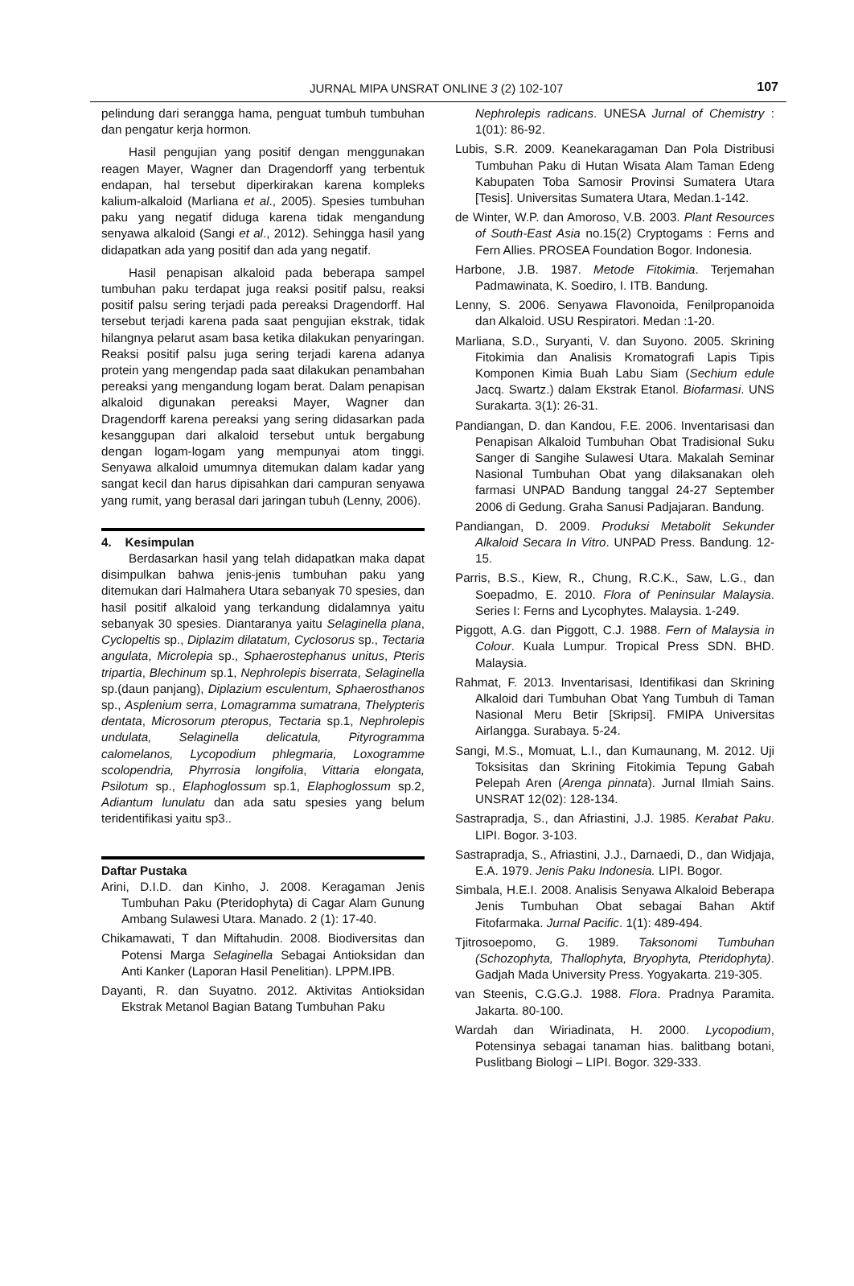JURNAL MIPA UNSRAT ONLINE 3 (2) 102-107 107
pelindung dari serangga hama, penguat tumbuh tumbuhan dan pengatur kerja hormon.
Hasil pengujian yang positif dengan menggunakan reagen Mayer, Wagner dan Dragendorff yang terbentuk endapan, hal tersebut diperkirakan karena kompleks kalium-alkaloid (Marliana et al., 2005). Spesies tumbuhan paku yang negatif diduga karena tidak mengandung senyawa alkaloid (Sangi et al., 2012). Sehingga hasil yang didapatkan ada yang positif dan ada yang negatif.
Hasil penapisan alkaloid pada beberapa sampel tumbuhan paku terdapat juga reaksi positif palsu, reaksi positif palsu sering terjadi pada pereaksi Dragendorff. Hal tersebut terjadi karena pada saat pengujian ekstrak, tidak hilangnya pelarut asam basa ketika dilakukan penyaringan. Reaksi positif palsu juga sering terjadi karena adanya protein yang mengendap pada saat dilakukan penambahan pereaksi yang mengandung logam berat. Dalam penapisan alkaloid digunakan pereaksi Mayer, Wagner dan Dragendorff karena pereaksi yang sering didasarkan pada kesanggupan dari alkaloid tersebut untuk bergabung dengan logam-logam yang mempunyai atom tinggi. Senyawa alkaloid umumnya ditemukan dalam kadar yang sangat kecil dan harus dipisahkan dari campuran senyawa yang rumit, yang berasal dari jaringan tubuh (Lenny, 2006).
4. Kesimpulan
Berdasarkan hasil yang telah didapatkan maka dapat disimpulkan bahwa jenis-jenis tumbuhan paku yang ditemukan dari Halmahera Utara sebanyak 70 spesies, dan hasil positif alkaloid yang terkandung didalamnya yaitu sebanyak 30 spesies. Diantaranya yaitu Selaginella plana, Cyclopeltis sp., Diplazim dilatatum, Cyclosorus sp., Tectaria angulata, Microlepia sp., Sphaerostephanus unitus, Pteris tripartia, Blechinum sp.1, Nephrolepis biserrata, Selaginella sp.(daun panjang), Diplazium esculentum, Sphaerosthanos sp., Asplenium serra, Lomagramma sumatrana, Thelypteris dentata, Microsorum pteropus, Tectaria sp.1, Nephrolepis undulata, Selaginella delicatula, Pityrogramma calomelanos, Lycopodium phlegmaria, Loxogramme scolopendria, Phyrrosia longifolia, Vittaria elongata, Psilotum sp., Elaphoglossum sp.1, Elaphoglossum sp.2, Adiantum lunulatu dan ada satu spesies yang belum teridentifikasi yaitu sp3..
Daftar Pustaka
Arini, D.I.D. dan Kinho, J. 2008. Keragaman Jenis Tumbuhan Paku (Pteridophyta) di Cagar Alam Gunung Ambang Sulawesi Utara. Manado. 2 (1): 17-40.
Chikamawati, T dan Miftahudin. 2008. Biodiversitas dan Potensi Marga Selaginella Sebagai Antioksidan dan Anti Kanker (Laporan Hasil Penelitian). LPPM.IPB.
Dayanti, R. dan Suyatno. 2012. Aktivitas Antioksidan Ekstrak Metanol Bagian Batang Tumbuhan Paku
Nephrolepis radicans. UNESA Jurnal of Chemistry : 1(01): 86-92.
Lubis, S.R. 2009. Keanekaragaman Dan Pola Distribusi Tumbuhan Paku di Hutan Wisata Alam Taman Edeng Kabupaten Toba Samosir Provinsi Sumatera Utara [Tesis]. Universitas Sumatera Utara, Medan.1-142.
de Winter, W.P. dan Amoroso, V.B. 2003. Plant Resources of South-East Asia no.15(2) Cryptogams : Ferns and Fern Allies. PROSEA Foundation Bogor. Indonesia.
Harbone, J.B. 1987. Metode Fitokimia. Terjemahan Padmawinata, K. Soediro, I. ITB. Bandung.
Lenny, S. 2006. Senyawa Flavonoida, Fenilpropanoida dan Alkaloid. USU Respiratori. Medan :1-20.
Marliana, S.D., Suryanti, V. dan Suyono. 2005. Skrining Fitokimia dan Analisis Kromatografi Lapis Tipis Komponen Kimia Buah Labu Siam (Sechium edule Jacq. Swartz.) dalam Ekstrak Etanol. Biofarmasi. UNS Surakarta. 3(1): 26-31.
Pandiangan, D. dan Kandou, F.E. 2006. Inventarisasi dan Penapisan Alkaloid Tumbuhan Obat Tradisional Suku Sanger di Sangihe Sulawesi Utara. Makalah Seminar Nasional Tumbuhan Obat yang dilaksanakan oleh farmasi UNPAD Bandung tanggal 24-27 September 2006 di Gedung. Graha Sanusi Padjajaran. Bandung.
Pandiangan, D. 2009. Produksi Metabolit Sekunder Alkaloid Secara In Vitro. UNPAD Press. Bandung. 12-15.
Parris, B.S., Kiew, R., Chung, R.C.K., Saw, L.G., dan Soepadmo, E. 2010. Flora of Peninsular Malaysia. Series I: Ferns and Lycophytes. Malaysia. 1-249.
Piggott, A.G. dan Piggott, C.J. 1988. Fern of Malaysia in Colour. Kuala Lumpur. Tropical Press SDN. BHD. Malaysia.
Rahmat, F. 2013. Inventarisasi, Identifikasi dan Skrining Alkaloid dari Tumbuhan Obat Yang Tumbuh di Taman Nasional Meru Betir [Skripsi]. FMIPA Universitas Airlangga. Surabaya. 5-24.
Sangi, M.S., Momuat, L.I., dan Kumaunang, M. 2012. Uji Toksisitas dan Skrining Fitokimia Tepung Gabah Pelepah Aren (Arenga pinnata). Jurnal Ilmiah Sains. UNSRAT 12(02): 128-134.
Sastrapradja, S., dan Afriastini, J.J. 1985. Kerabat Paku. LIPI. Bogor. 3-103.
Sastrapradja, S., Afriastini, J.J., Darnaedi, D., dan Widjaja, E.A. 1979. Jenis Paku Indonesia. LIPI. Bogor.
Simbala, H.E.I. 2008. Analisis Senyawa Alkaloid Beberapa Jenis Tumbuhan Obat sebagai Bahan Aktif Fitofarmaka. Jurnal Pacific. 1(1): 489-494.
Tjitrosoepomo, G. 1989. Taksonomi Tumbuhan (Schozophyta, Thallophyta, Bryophyta, Pteridophyta). Gadjah Mada University Press. Yogyakarta. 219-305.
van Steenis, C.G.G.J. 1988. Flora. Pradnya Paramita. Jakarta. 80-100.
Wardah dan Wiriadinata, H. 2000. Lycopodium, Potensinya sebagai tanaman hias. balitbang botani, Puslitbang Biologi – LIPI. Bogor. 329-333.